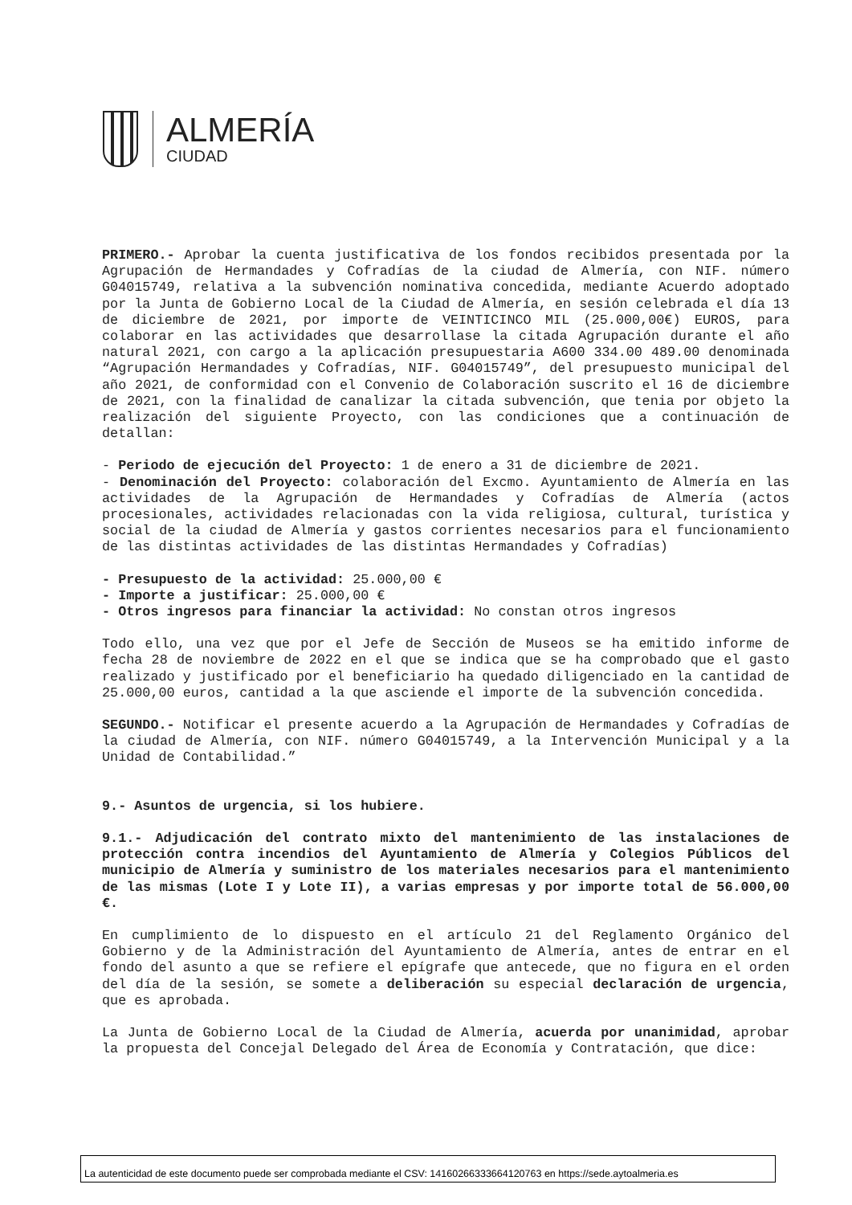ALMERÍA
CIUDAD
PRIMERO.- Aprobar la cuenta justificativa de los fondos recibidos presentada por la Agrupación de Hermandades y Cofradías de la ciudad de Almería, con NIF. número G04015749, relativa a la subvención nominativa concedida, mediante Acuerdo adoptado por la Junta de Gobierno Local de la Ciudad de Almería, en sesión celebrada el día 13 de diciembre de 2021, por importe de VEINTICINCO MIL (25.000,00€) EUROS, para colaborar en las actividades que desarrollase la citada Agrupación durante el año natural 2021, con cargo a la aplicación presupuestaria A600 334.00 489.00 denominada “Agrupación Hermandades y Cofradías, NIF. G04015749”, del presupuesto municipal del año 2021, de conformidad con el Convenio de Colaboración suscrito el 16 de diciembre de 2021, con la finalidad de canalizar la citada subvención, que tenia por objeto la realización del siguiente Proyecto, con las condiciones que a continuación de detallan:
- Periodo de ejecución del Proyecto: 1 de enero a 31 de diciembre de 2021.
- Denominación del Proyecto: colaboración del Excmo. Ayuntamiento de Almería en las actividades de la Agrupación de Hermandades y Cofradías de Almería (actos procesionales, actividades relacionadas con la vida religiosa, cultural, turística y social de la ciudad de Almería y gastos corrientes necesarios para el funcionamiento de las distintas actividades de las distintas Hermandades y Cofradías)
- Presupuesto de la actividad: 25.000,00 €
- Importe a justificar: 25.000,00 €
- Otros ingresos para financiar la actividad: No constan otros ingresos
Todo ello, una vez que por el Jefe de Sección de Museos se ha emitido informe de fecha 28 de noviembre de 2022 en el que se indica que se ha comprobado que el gasto realizado y justificado por el beneficiario ha quedado diligenciado en la cantidad de 25.000,00 euros, cantidad a la que asciende el importe de la subvención concedida.
SEGUNDO.- Notificar el presente acuerdo a la Agrupación de Hermandades y Cofradías de la ciudad de Almería, con NIF. número G04015749, a la Intervención Municipal y a la Unidad de Contabilidad.”
9.- Asuntos de urgencia, si los hubiere.
9.1.- Adjudicación del contrato mixto del mantenimiento de las instalaciones de protección contra incendios del Ayuntamiento de Almería y Colegios Públicos del municipio de Almería y suministro de los materiales necesarios para el mantenimiento de las mismas (Lote I y Lote II), a varias empresas y por importe total de 56.000,00 €.
En cumplimiento de lo dispuesto en el artículo 21 del Reglamento Orgánico del Gobierno y de la Administración del Ayuntamiento de Almería, antes de entrar en el fondo del asunto a que se refiere el epígrafe que antecede, que no figura en el orden del día de la sesión, se somete a deliberación su especial declaración de urgencia, que es aprobada.
La Junta de Gobierno Local de la Ciudad de Almería, acuerda por unanimidad, aprobar la propuesta del Concejal Delegado del Área de Economía y Contratación, que dice:
La autenticidad de este documento puede ser comprobada mediante el CSV: 14160266333664120763 en https://sede.aytoalmeria.es